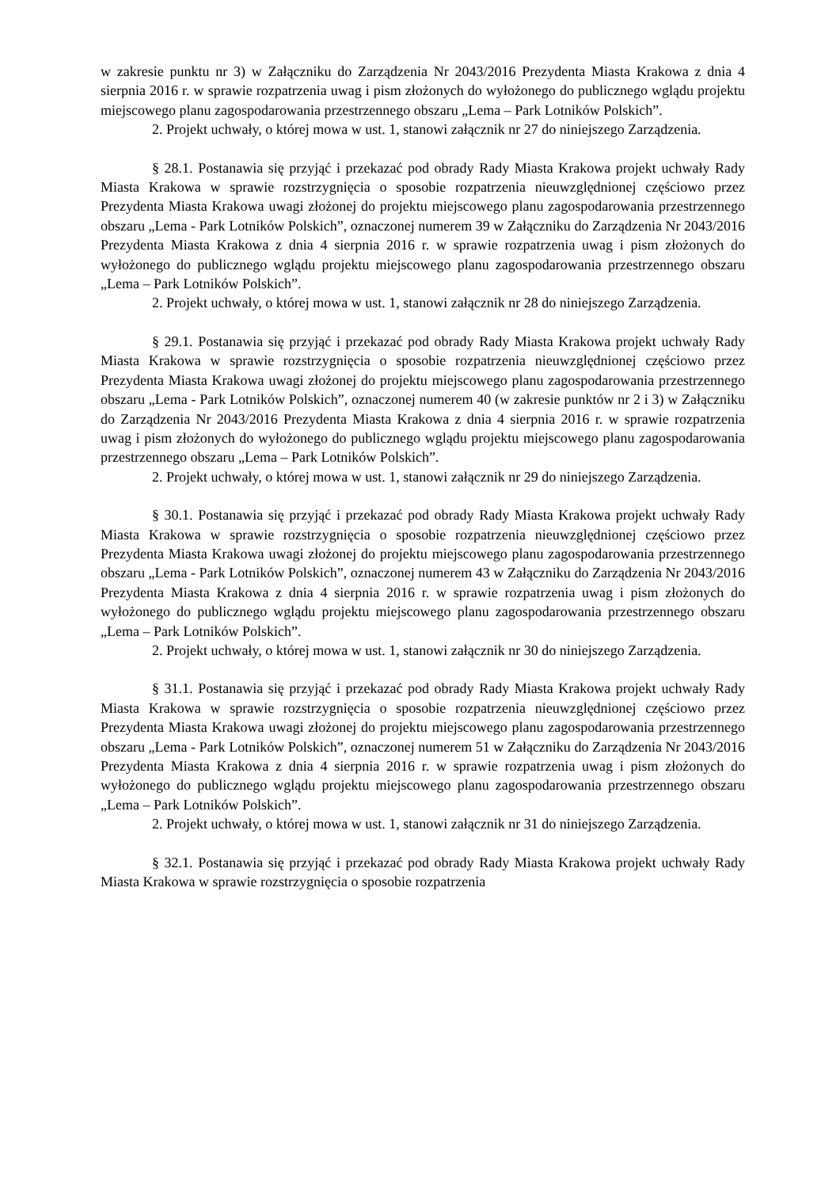w zakresie punktu nr 3) w Załączniku do Zarządzenia Nr 2043/2016 Prezydenta Miasta Krakowa z dnia 4 sierpnia 2016 r. w sprawie rozpatrzenia uwag i pism złożonych do wyłożonego do publicznego wglądu projektu miejscowego planu zagospodarowania przestrzennego obszaru „Lema – Park Lotników Polskich”.
2. Projekt uchwały, o której mowa w ust. 1, stanowi załącznik nr 27 do niniejszego Zarządzenia.
§ 28.1. Postanawia się przyjąć i przekazać pod obrady Rady Miasta Krakowa projekt uchwały Rady Miasta Krakowa w sprawie rozstrzygnięcia o sposobie rozpatrzenia nieuwzględnionej częściowo przez Prezydenta Miasta Krakowa uwagi złożonej do projektu miejscowego planu zagospodarowania przestrzennego obszaru „Lema - Park Lotników Polskich”, oznaczonej numerem 39 w Załączniku do Zarządzenia Nr 2043/2016 Prezydenta Miasta Krakowa z dnia 4 sierpnia 2016 r. w sprawie rozpatrzenia uwag i pism złożonych do wyłożonego do publicznego wglądu projektu miejscowego planu zagospodarowania przestrzennego obszaru „Lema – Park Lotników Polskich”.
2. Projekt uchwały, o której mowa w ust. 1, stanowi załącznik nr 28 do niniejszego Zarządzenia.
§ 29.1. Postanawia się przyjąć i przekazać pod obrady Rady Miasta Krakowa projekt uchwały Rady Miasta Krakowa w sprawie rozstrzygnięcia o sposobie rozpatrzenia nieuwzględnionej częściowo przez Prezydenta Miasta Krakowa uwagi złożonej do projektu miejscowego planu zagospodarowania przestrzennego obszaru „Lema - Park Lotników Polskich”, oznaczonej numerem 40 (w zakresie punktów nr 2 i 3) w Załączniku do Zarządzenia Nr 2043/2016 Prezydenta Miasta Krakowa z dnia 4 sierpnia 2016 r. w sprawie rozpatrzenia uwag i pism złożonych do wyłożonego do publicznego wglądu projektu miejscowego planu zagospodarowania przestrzennego obszaru „Lema – Park Lotników Polskich”.
2. Projekt uchwały, o której mowa w ust. 1, stanowi załącznik nr 29 do niniejszego Zarządzenia.
§ 30.1. Postanawia się przyjąć i przekazać pod obrady Rady Miasta Krakowa projekt uchwały Rady Miasta Krakowa w sprawie rozstrzygnięcia o sposobie rozpatrzenia nieuwzględnionej częściowo przez Prezydenta Miasta Krakowa uwagi złożonej do projektu miejscowego planu zagospodarowania przestrzennego obszaru „Lema - Park Lotników Polskich”, oznaczonej numerem 43 w Załączniku do Zarządzenia Nr 2043/2016 Prezydenta Miasta Krakowa z dnia 4 sierpnia 2016 r. w sprawie rozpatrzenia uwag i pism złożonych do wyłożonego do publicznego wglądu projektu miejscowego planu zagospodarowania przestrzennego obszaru „Lema – Park Lotników Polskich”.
2. Projekt uchwały, o której mowa w ust. 1, stanowi załącznik nr 30 do niniejszego Zarządzenia.
§ 31.1. Postanawia się przyjąć i przekazać pod obrady Rady Miasta Krakowa projekt uchwały Rady Miasta Krakowa w sprawie rozstrzygnięcia o sposobie rozpatrzenia nieuwzględnionej częściowo przez Prezydenta Miasta Krakowa uwagi złożonej do projektu miejscowego planu zagospodarowania przestrzennego obszaru „Lema - Park Lotników Polskich”, oznaczonej numerem 51 w Załączniku do Zarządzenia Nr 2043/2016 Prezydenta Miasta Krakowa z dnia 4 sierpnia 2016 r. w sprawie rozpatrzenia uwag i pism złożonych do wyłożonego do publicznego wglądu projektu miejscowego planu zagospodarowania przestrzennego obszaru „Lema – Park Lotników Polskich”.
2. Projekt uchwały, o której mowa w ust. 1, stanowi załącznik nr 31 do niniejszego Zarządzenia.
§ 32.1. Postanawia się przyjąć i przekazać pod obrady Rady Miasta Krakowa projekt uchwały Rady Miasta Krakowa w sprawie rozstrzygnięcia o sposobie rozpatrzenia